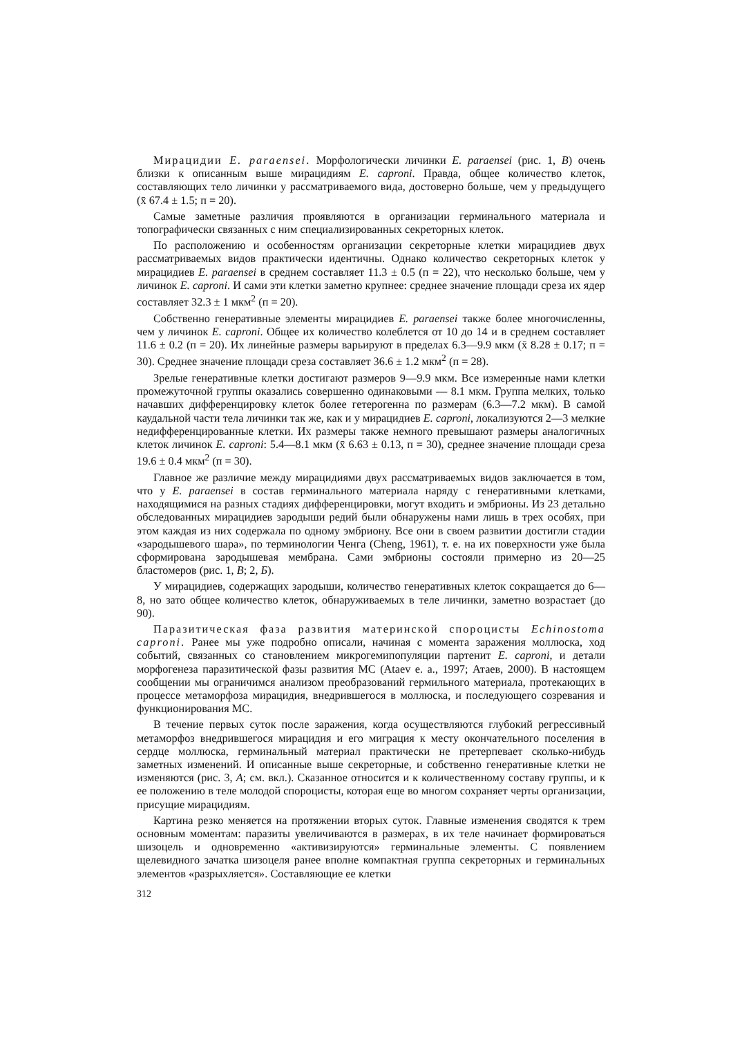Мирацидии E. paraensei. Морфологически личинки E. paraensei (рис. 1, В) очень близки к описанным выше мирацидиям E. caproni. Правда, общее количество клеток, составляющих тело личинки у рассматриваемого вида, достоверно больше, чем у предыдущего (x̄ 67.4 ± 1.5; п = 20).
Самые заметные различия проявляются в организации герминального материала и топографически связанных с ним специализированных секреторных клеток.
По расположению и особенностям организации секреторные клетки мирацидиев двух рассматриваемых видов практически идентичны. Однако количество секреторных клеток у мирацидиев E. paraensei в среднем составляет 11.3 ± 0.5 (п = 22), что несколько больше, чем у личинок E. caproni. И сами эти клетки заметно крупнее: среднее значение площади среза их ядер составляет 32.3 ± 1 мкм<sup>2</sup> (п = 20).
Собственно генеративные элементы мирацидиев E. paraensei также более многочисленны, чем у личинок E. caproni. Общее их количество колеблется от 10 до 14 и в среднем составляет 11.6 ± 0.2 (п = 20). Их линейные размеры варьируют в пределах 6.3—9.9 мкм (x̄ 8.28 ± 0.17; п = 30). Среднее значение площади среза составляет 36.6 ± 1.2 мкм<sup>2</sup> (п = 28).
Зрелые генеративные клетки достигают размеров 9—9.9 мкм. Все измеренные нами клетки промежуточной группы оказались совершенно одинаковыми — 8.1 мкм. Группа мелких, только начавших дифференцировку клеток более гетерогенна по размерам (6.3—7.2 мкм). В самой каудальной части тела личинки так же, как и у мирацидиев E. caproni, локализуются 2—3 мелкие недифференцированные клетки. Их размеры также немного превышают размеры аналогичных клеток личинок E. caproni: 5.4—8.1 мкм (x̄ 6.63 ± 0.13, п = 30), среднее значение площади среза 19.6 ± 0.4 мкм<sup>2</sup> (п = 30).
Главное же различие между мирацидиями двух рассматриваемых видов заключается в том, что у E. paraensei в состав герминального материала наряду с генеративными клетками, находящимися на разных стадиях дифференцировки, могут входить и эмбрионы. Из 23 детально обследованных мирацидиев зародыши редий были обнаружены нами лишь в трех особях, при этом каждая из них содержала по одному эмбриону. Все они в своем развитии достигли стадии «зародышевого шара», по терминологии Ченга (Cheng, 1961), т. е. на их поверхности уже была сформирована зародышевая мембрана. Сами эмбрионы состояли примерно из 20—25 бластомеров (рис. 1, В; 2, Б).
У мирацидиев, содержащих зародыши, количество генеративных клеток сокращается до 6—8, но зато общее количество клеток, обнаруживаемых в теле личинки, заметно возрастает (до 90).
Паразитическая фаза развития материнской спороцисты Echinostoma caproni. Ранее мы уже подробно описали, начиная с момента заражения моллюска, ход событий, связанных со становлением микрогемипопуляции партенит E. caproni, и детали морфогенеза паразитической фазы развития МС (Ataev e. a., 1997; Атаев, 2000). В настоящем сообщении мы ограничимся анализом преобразований гермильного материала, протекающих в процессе метаморфоза мирацидия, внедрившегося в моллюска, и последующего созревания и функционирования МС.
В течение первых суток после заражения, когда осуществляются глубокий регрессивный метаморфоз внедрившегося мирацидия и его миграция к месту окончательного поселения в сердце моллюска, герминальный материал практически не претерпевает сколько-нибудь заметных изменений. И описанные выше секреторные, и собственно генеративные клетки не изменяются (рис. 3, А; см. вкл.). Сказанное относится и к количественному составу группы, и к ее положению в теле молодой спороцисты, которая еще во многом сохраняет черты организации, присущие мирацидиям.
Картина резко меняется на протяжении вторых суток. Главные изменения сводятся к трем основным моментам: паразиты увеличиваются в размерах, в их теле начинает формироваться шизоцель и одновременно «активизируются» герминальные элементы. С появлением щелевидного зачатка шизоцеля ранее вполне компактная группа секреторных и герминальных элементов «разрыхляется». Составляющие ее клетки
312